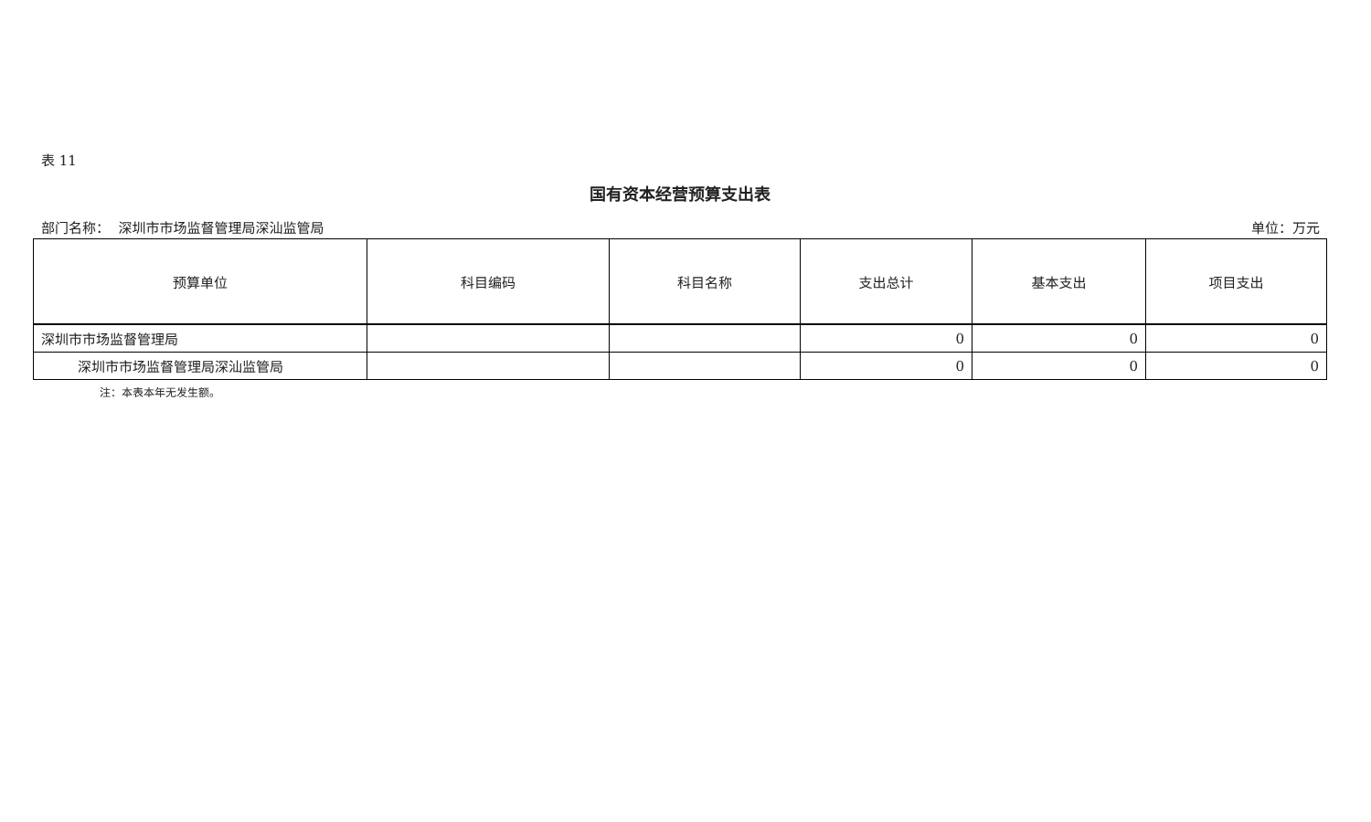表 11
国有资本经营预算支出表
部门名称： 深圳市市场监督管理局深汕监管局 单位：万元
| 预算单位 | 科目编码 | 科目名称 | 支出总计 | 基本支出 | 项目支出 |
| --- | --- | --- | --- | --- | --- |
| 深圳市市场监督管理局 | | | 0 | 0 | 0 |
| 深圳市市场监督管理局深汕监管局 | | | 0 | 0 | 0 |
注：本表本年无发生额。